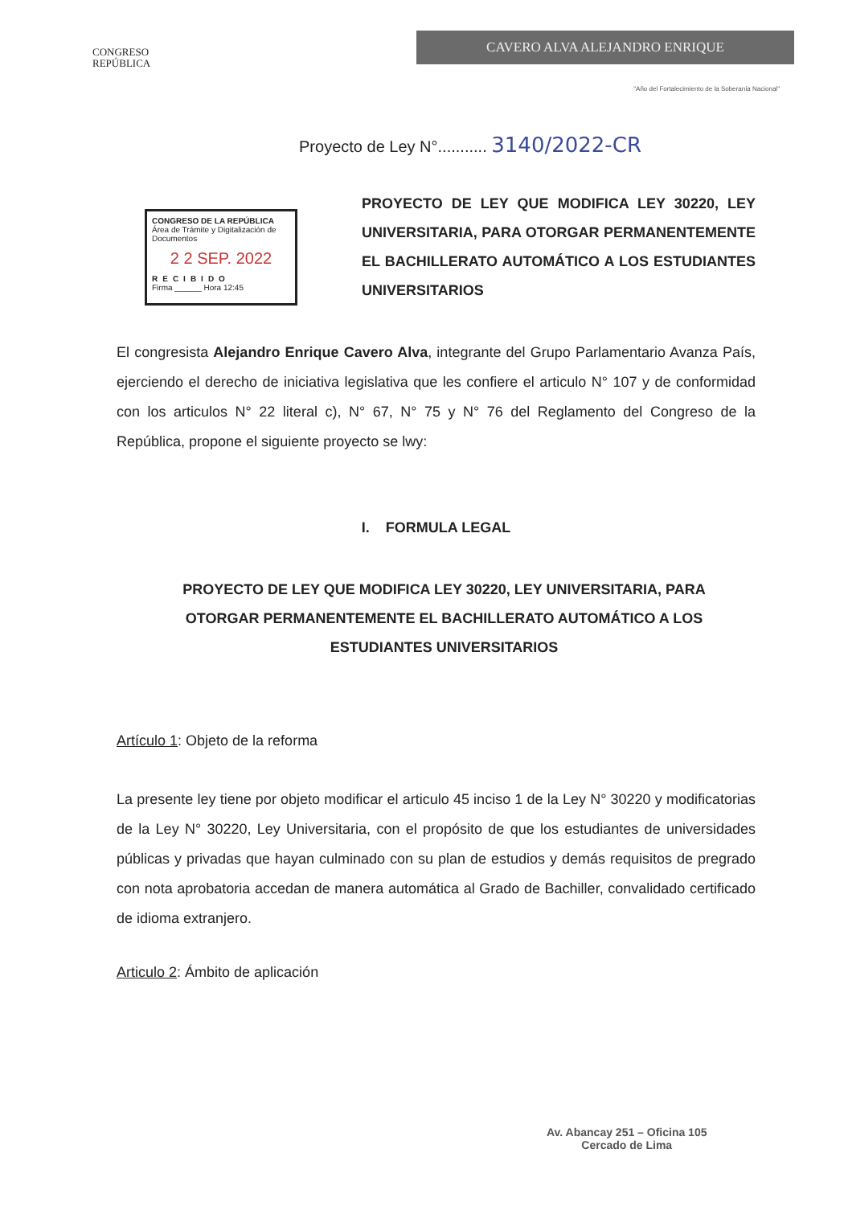CONGRESO
REPÚBLICA
CAVERO ALVA ALEJANDRO ENRIQUE
"Año del Fortalecimiento de la Soberanía Nacional"
Proyecto de Ley N°........... 3140/2022-CR
CONGRESO DE LA REPÚBLICA
Área de Trámite y Digitalización de Documentos
2 2 SEP. 2022
RECIBIDO
Firma ______ Hora 12:45
PROYECTO DE LEY QUE MODIFICA LEY 30220, LEY UNIVERSITARIA, PARA OTORGAR PERMANENTEMENTE EL BACHILLERATO AUTOMÁTICO A LOS ESTUDIANTES UNIVERSITARIOS
El congresista Alejandro Enrique Cavero Alva, integrante del Grupo Parlamentario Avanza País, ejerciendo el derecho de iniciativa legislativa que les confiere el articulo N° 107 y de conformidad con los articulos N° 22 literal c), N° 67, N° 75 y N° 76 del Reglamento del Congreso de la República, propone el siguiente proyecto se lwy:
I. FORMULA LEGAL
PROYECTO DE LEY QUE MODIFICA LEY 30220, LEY UNIVERSITARIA, PARA OTORGAR PERMANENTEMENTE EL BACHILLERATO AUTOMÁTICO A LOS ESTUDIANTES UNIVERSITARIOS
Artículo 1: Objeto de la reforma
La presente ley tiene por objeto modificar el articulo 45 inciso 1 de la Ley N° 30220 y modificatorias de la Ley N° 30220, Ley Universitaria, con el propósito de que los estudiantes de universidades públicas y privadas que hayan culminado con su plan de estudios y demás requisitos de pregrado con nota aprobatoria accedan de manera automática al Grado de Bachiller, convalidado certificado de idioma extranjero.
Articulo 2: Ámbito de aplicación
Av. Abancay 251 – Oficina 105
Cercado de Lima